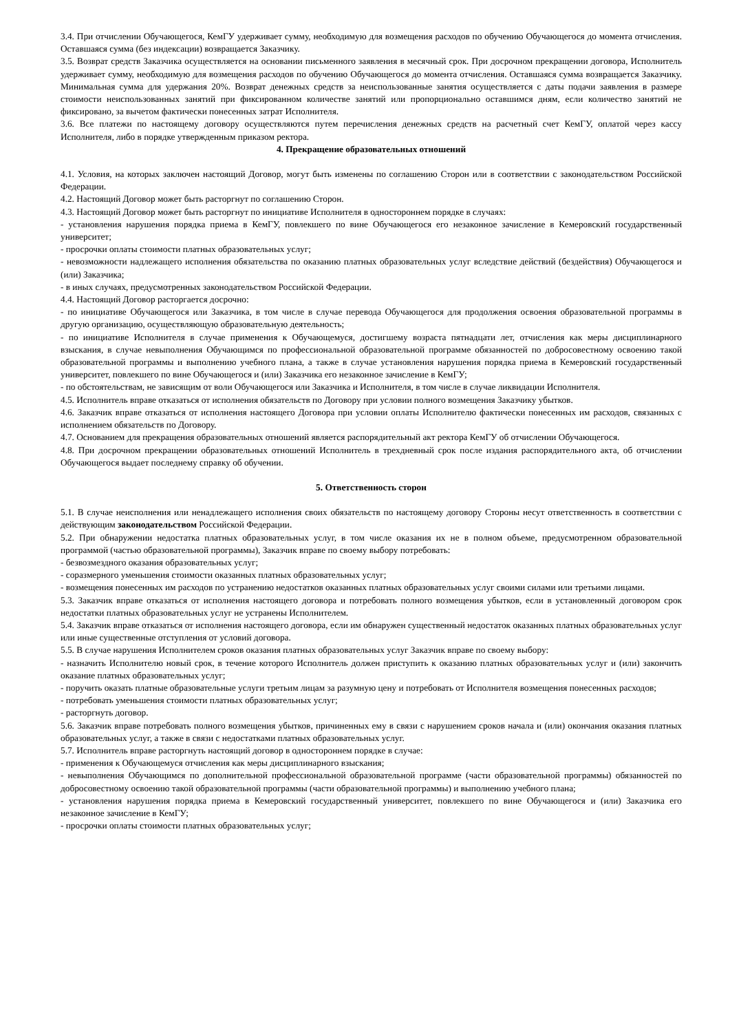3.4. При отчислении Обучающегося, КемГУ удерживает сумму, необходимую для возмещения расходов по обучению Обучающегося до момента отчисления. Оставшаяся сумма (без индексации) возвращается Заказчику.
3.5. Возврат средств Заказчика осуществляется на основании письменного заявления в месячный срок. При досрочном прекращении договора, Исполнитель удерживает сумму, необходимую для возмещения расходов по обучению Обучающегося до момента отчисления. Оставшаяся сумма возвращается Заказчику. Минимальная сумма для удержания 20%. Возврат денежных средств за неиспользованные занятия осуществляется с даты подачи заявления в размере стоимости неиспользованных занятий при фиксированном количестве занятий или пропорционально оставшимся дням, если количество занятий не фиксировано, за вычетом фактически понесенных затрат Исполнителя.
3.6. Все платежи по настоящему договору осуществляются путем перечисления денежных средств на расчетный счет КемГУ, оплатой через кассу Исполнителя, либо в порядке утвержденным приказом ректора.
4. Прекращение образовательных отношений
4.1. Условия, на которых заключен настоящий Договор, могут быть изменены по соглашению Сторон или в соответствии с законодательством Российской Федерации.
4.2. Настоящий Договор может быть расторгнут по соглашению Сторон.
4.3. Настоящий Договор может быть расторгнут по инициативе Исполнителя в одностороннем порядке в случаях:
- установления нарушения порядка приема в КемГУ, повлекшего по вине Обучающегося его незаконное зачисление в Кемеровский государственный университет;
- просрочки оплаты стоимости платных образовательных услуг;
- невозможности надлежащего исполнения обязательства по оказанию платных образовательных услуг вследствие действий (бездействия) Обучающегося и (или) Заказчика;
- в иных случаях, предусмотренных законодательством Российской Федерации.
4.4. Настоящий Договор расторгается досрочно:
- по инициативе Обучающегося или Заказчика, в том числе в случае перевода Обучающегося для продолжения освоения образовательной программы в другую организацию, осуществляющую образовательную деятельность;
- по инициативе Исполнителя в случае применения к Обучающемуся, достигшему возраста пятнадцати лет, отчисления как меры дисциплинарного взыскания, в случае невыполнения Обучающимся по профессиональной образовательной программе обязанностей по добросовестному освоению такой образовательной программы и выполнению учебного плана, а также в случае установления нарушения порядка приема в Кемеровский государственный университет, повлекшего по вине Обучающегося и (или) Заказчика его незаконное зачисление в КемГУ;
- по обстоятельствам, не зависящим от воли Обучающегося или Заказчика и Исполнителя, в том числе в случае ликвидации Исполнителя.
4.5. Исполнитель вправе отказаться от исполнения обязательств по Договору при условии полного возмещения Заказчику убытков.
4.6. Заказчик вправе отказаться от исполнения настоящего Договора при условии оплаты Исполнителю фактически понесенных им расходов, связанных с исполнением обязательств по Договору.
4.7. Основанием для прекращения образовательных отношений является распорядительный акт ректора КемГУ об отчислении Обучающегося.
4.8. При досрочном прекращении образовательных отношений Исполнитель в трехдневный срок после издания распорядительного акта, об отчислении Обучающегося выдает последнему справку об обучении.
5. Ответственность сторон
5.1. В случае неисполнения или ненадлежащего исполнения своих обязательств по настоящему договору Стороны несут ответственность в соответствии с действующим законодательством Российской Федерации.
5.2. При обнаружении недостатка платных образовательных услуг, в том числе оказания их не в полном объеме, предусмотренном образовательной программой (частью образовательной программы), Заказчик вправе по своему выбору потребовать:
- безвозмездного оказания образовательных услуг;
- соразмерного уменьшения стоимости оказанных платных образовательных услуг;
- возмещения понесенных им расходов по устранению недостатков оказанных платных образовательных услуг своими силами или третьими лицами.
5.3. Заказчик вправе отказаться от исполнения настоящего договора и потребовать полного возмещения убытков, если в установленный договором срок недостатки платных образовательных услуг не устранены Исполнителем.
5.4. Заказчик вправе отказаться от исполнения настоящего договора, если им обнаружен существенный недостаток оказанных платных образовательных услуг или иные существенные отступления от условий договора.
5.5. В случае нарушения Исполнителем сроков оказания платных образовательных услуг Заказчик вправе по своему выбору:
- назначить Исполнителю новый срок, в течение которого Исполнитель должен приступить к оказанию платных образовательных услуг и (или) закончить оказание платных образовательных услуг;
- поручить оказать платные образовательные услуги третьим лицам за разумную цену и потребовать от Исполнителя возмещения понесенных расходов;
- потребовать уменьшения стоимости платных образовательных услуг;
- расторгнуть договор.
5.6. Заказчик вправе потребовать полного возмещения убытков, причиненных ему в связи с нарушением сроков начала и (или) окончания оказания платных образовательных услуг, а также в связи с недостатками платных образовательных услуг.
5.7. Исполнитель вправе расторгнуть настоящий договор в одностороннем порядке в случае:
- применения к Обучающемуся отчисления как меры дисциплинарного взыскания;
- невыполнения Обучающимся по дополнительной профессиональной образовательной программе (части образовательной программы) обязанностей по добросовестному освоению такой образовательной программы (части образовательной программы) и выполнению учебного плана;
- установления нарушения порядка приема в Кемеровский государственный университет, повлекшего по вине Обучающегося и (или) Заказчика его незаконное зачисление в КемГУ;
- просрочки оплаты стоимости платных образовательных услуг;